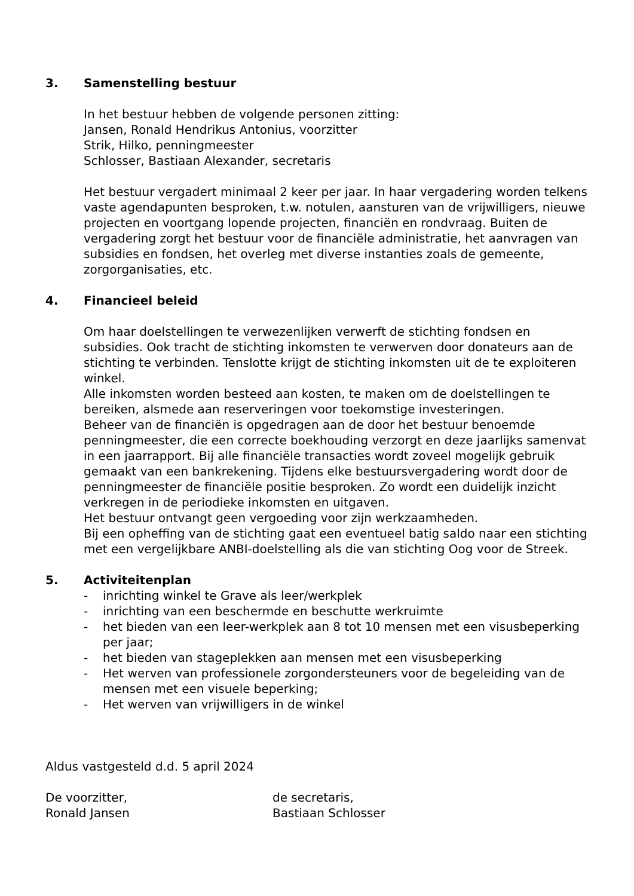3. Samenstelling bestuur
In het bestuur hebben de volgende personen zitting:
Jansen, Ronald Hendrikus Antonius, voorzitter
Strik, Hilko, penningmeester
Schlosser, Bastiaan Alexander, secretaris
Het bestuur vergadert minimaal 2 keer per jaar. In haar vergadering worden telkens vaste agendapunten besproken, t.w. notulen, aansturen van de vrijwilligers, nieuwe projecten en voortgang lopende projecten, financiën en rondvraag. Buiten de vergadering zorgt het bestuur voor de financiële administratie, het aanvragen van subsidies en fondsen, het overleg met diverse instanties zoals de gemeente, zorgorganisaties, etc.
4. Financieel beleid
Om haar doelstellingen te verwezenlijken verwerft de stichting fondsen en subsidies. Ook tracht de stichting inkomsten te verwerven door donateurs aan de stichting te verbinden. Tenslotte krijgt de stichting inkomsten uit de te exploiteren winkel.
Alle inkomsten worden besteed aan kosten, te maken om de doelstellingen te bereiken, alsmede aan reserveringen voor toekomstige investeringen.
Beheer van de financiën is opgedragen aan de door het bestuur benoemde penningmeester, die een correcte boekhouding verzorgt en deze jaarlijks samenvat in een jaarrapport. Bij alle financiële transacties wordt zoveel mogelijk gebruik gemaakt van een bankrekening. Tijdens elke bestuursvergadering wordt door de penningmeester de financiële positie besproken. Zo wordt een duidelijk inzicht verkregen in de periodieke inkomsten en uitgaven.
Het bestuur ontvangt geen vergoeding voor zijn werkzaamheden.
Bij een opheffing van de stichting gaat een eventueel batig saldo naar een stichting met een vergelijkbare ANBI-doelstelling als die van stichting Oog voor de Streek.
5. Activiteitenplan
- inrichting winkel te Grave als leer/werkplek
- inrichting van een beschermde en beschutte werkruimte
- het bieden van een leer-werkplek aan 8 tot 10 mensen met een visusbeperking per jaar;
- het bieden van stageplekken aan mensen met een visusbeperking
- Het werven van professionele zorgondersteuners voor de begeleiding van de mensen met een visuele beperking;
- Het werven van vrijwilligers in de winkel
Aldus vastgesteld d.d. 5 april 2024
De voorzitter,
Ronald Jansen
de secretaris,
Bastiaan Schlosser